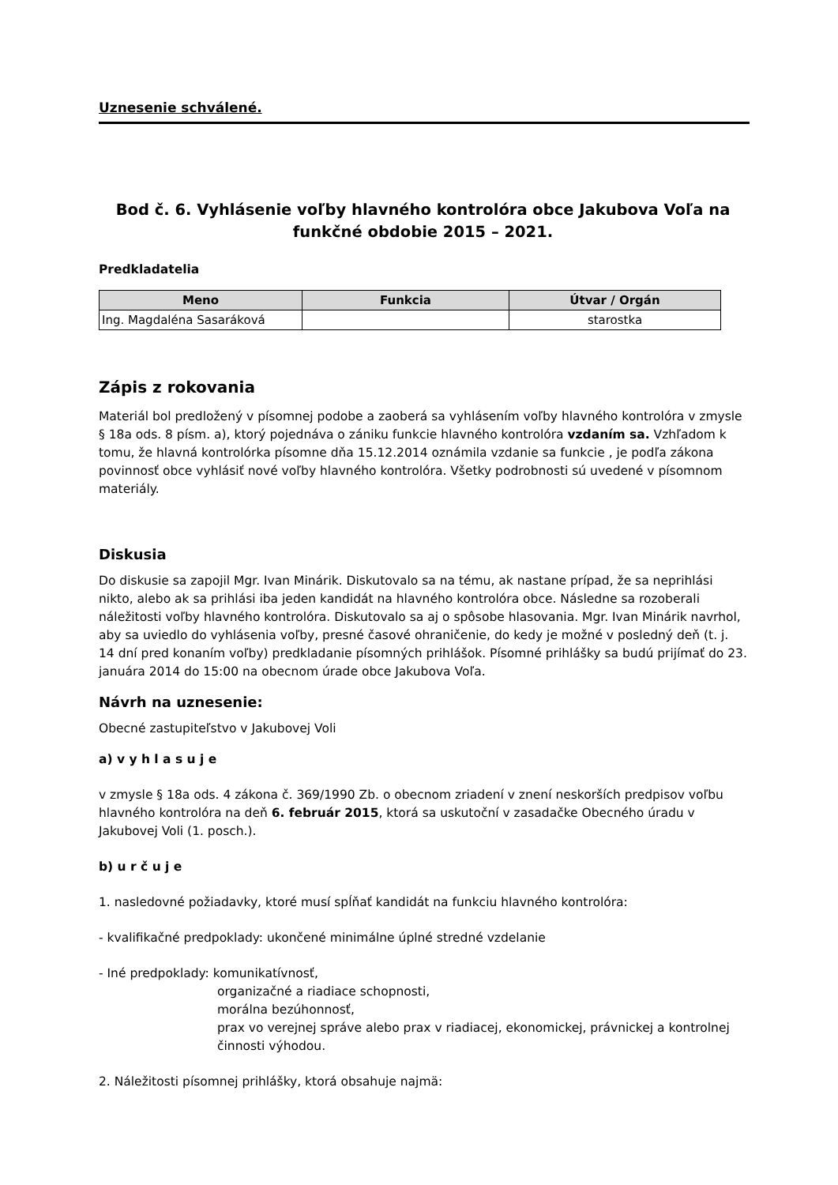Uznesenie schválené.
Bod č. 6. Vyhlásenie voľby hlavného kontrolóra obce Jakubova Voľa na funkčné obdobie 2015 – 2021.
Predkladatelia
| Meno | Funkcia | Útvar / Orgán |
| --- | --- | --- |
| Ing. Magdaléna Sasaráková | | starostka |
Zápis z rokovania
Materiál bol predložený v písomnej podobe a zaoberá sa vyhlásením voľby hlavného kontrolóra v zmysle § 18a ods. 8 písm. a), ktorý pojednáva o zániku funkcie hlavného kontrolóra vzdaním sa. Vzhľadom k tomu, že hlavná kontrolórka písomne dňa 15.12.2014 oznámila vzdanie sa funkcie , je podľa zákona povinnosť obce vyhlásiť nové voľby hlavného kontrolóra. Všetky podrobnosti sú uvedené v písomnom materiály.
Diskusia
Do diskusie sa zapojil Mgr. Ivan Minárik. Diskutovalo sa na tému, ak nastane prípad, že sa neprihlási nikto, alebo ak sa prihlási iba jeden kandidát na hlavného kontrolóra obce. Následne sa rozoberali náležitosti voľby hlavného kontrolóra. Diskutovalo sa aj o spôsobe hlasovania. Mgr. Ivan Minárik navrhol, aby sa uviedlo do vyhlásenia voľby, presné časové ohraničenie, do kedy je možné v posledný deň (t. j. 14 dní pred konaním voľby) predkladanie písomných prihlášok. Písomné prihlášky sa budú prijímať do 23. januára 2014 do 15:00 na obecnom úrade obce Jakubova Voľa.
Návrh na uznesenie:
Obecné zastupiteľstvo v Jakubovej Voli
a) v y h l a s u j e
v zmysle § 18a ods. 4 zákona č. 369/1990 Zb. o obecnom zriadení v znení neskorších predpisov voľbu hlavného kontrolóra na deň 6. február 2015, ktorá sa uskutoční v zasadačke Obecného úradu v Jakubovej Voli (1. posch.).
b) u r č u j e
1. nasledovné požiadavky, ktoré musí spĺňať kandidát na funkciu hlavného kontrolóra:
- kvalifikačné predpoklady: ukončené minimálne úplné stredné vzdelanie
- Iné predpoklady: komunikatívnosť,
organizačné a riadiace schopnosti,
morálna bezúhonnosť,
prax vo verejnej správe alebo prax v riadiacej, ekonomickej, právnickej a kontrolnej činnosti výhodou.
2. Náležitosti písomnej prihlášky, ktorá obsahuje najmä: